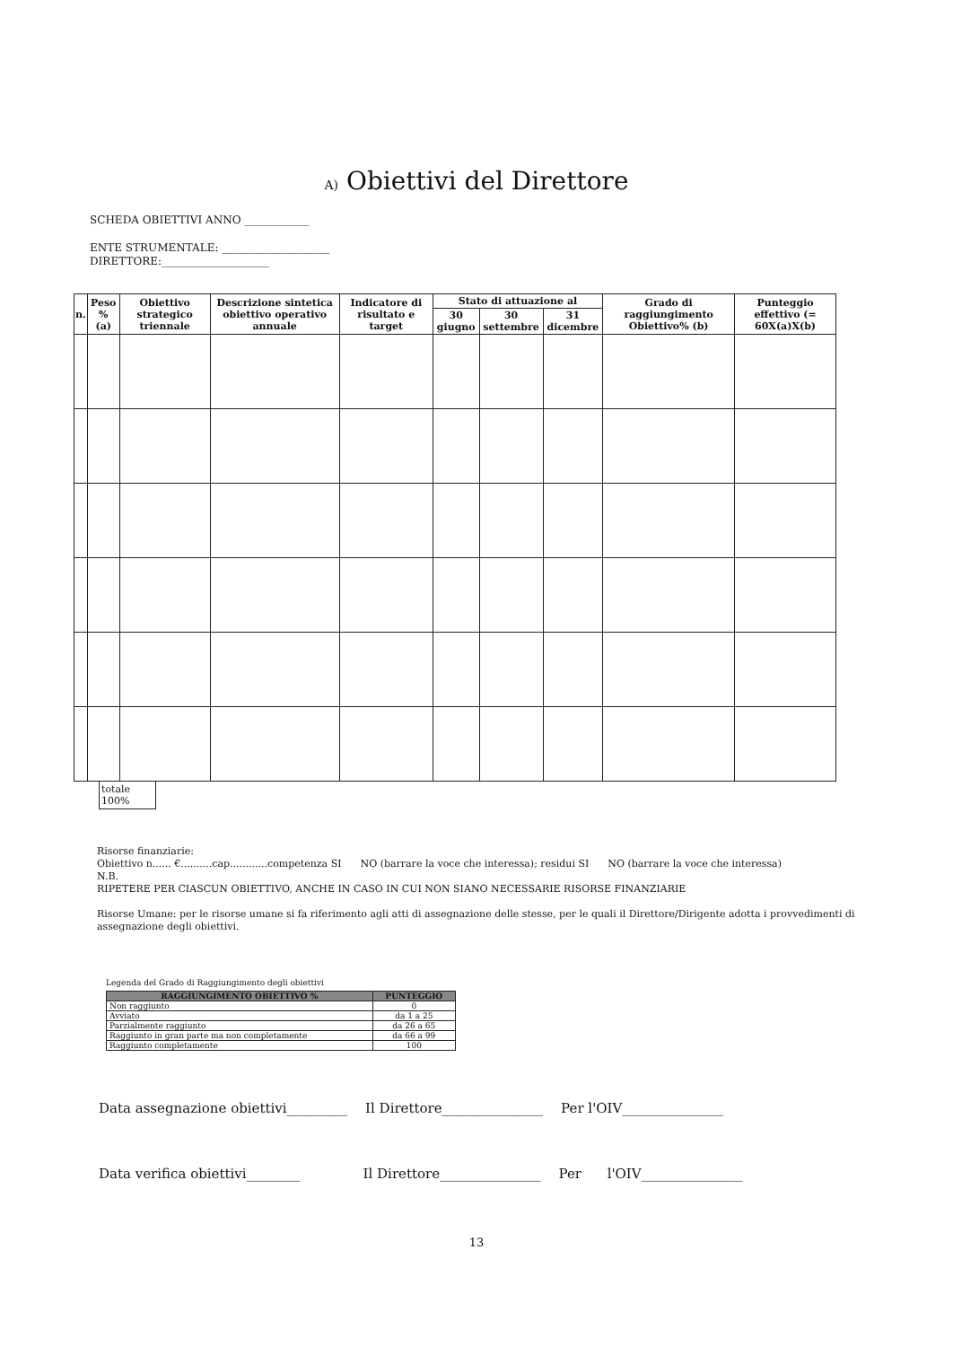A) Obiettivi del Direttore
SCHEDA OBIETTIVI ANNO ____________
ENTE STRUMENTALE: ____________________
DIRETTORE:____________________
| n. | Peso % (a) | Obiettivo strategico triennale | Descrizione sintetica obiettivo operativo annuale | Indicatore di risultato e target | Stato di attuazione al | | | Grado di raggiungimento Obiettivo% (b) | Punteggio effettivo (= 60X(a)X(b) |
| --- | --- | --- | --- | --- | --- | --- | --- | --- | --- |
| | | | | | 30 giugno | 30 settembre | 31 dicembre | | |
totale
100%
Risorse finanziarie:
Obiettivo n...... €..........cap............competenza SI NO (barrare la voce che interessa); residui SI NO (barrare la voce che interessa)
N.B.
RIPETERE PER CIASCUN OBIETTIVO, ANCHE IN CASO IN CUI NON SIANO NECESSARIE RISORSE FINANZIARIE
Risorse Umane: per le risorse umane si fa riferimento agli atti di assegnazione delle stesse, per le quali il Direttore/Dirigente adotta i provvedimenti di assegnazione degli obiettivi.
Legenda del Grado di Raggiungimento degli obiettivi
| RAGGIUNGIMENTO OBIETTIVO % | PUNTEGGIO |
| --- | --- |
| Non raggiunto | 0 |
| Avviato | da 1 a 25 |
| Parzialmente raggiunto | da 26 a 65 |
| Raggiunto in gran parte ma non completamente | da 66 a 99 |
| Raggiunto completamente | 100 |
Data assegnazione obiettivi_________ Il Direttore_______________ Per l'OIV_______________
Data verifica obiettivi________ Il Direttore_______________ Per l'OIV_______________
13